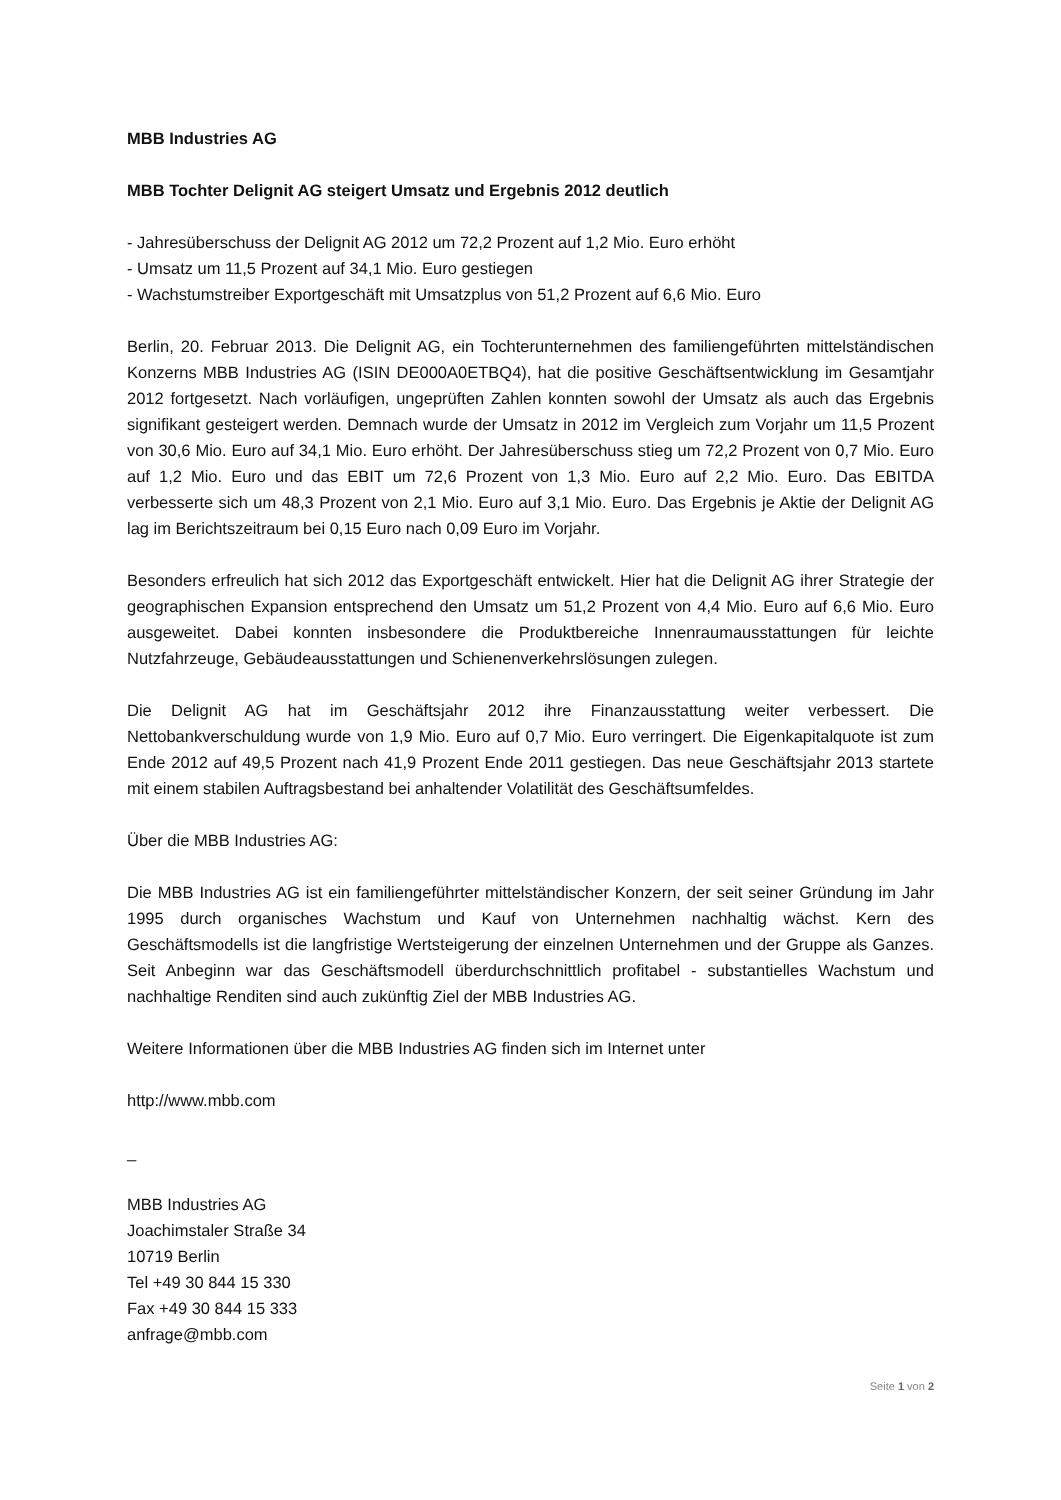MBB Industries AG
MBB Tochter Delignit AG steigert Umsatz und Ergebnis 2012 deutlich
- Jahresüberschuss der Delignit AG 2012 um 72,2 Prozent auf 1,2 Mio. Euro erhöht
- Umsatz um 11,5 Prozent auf 34,1 Mio. Euro gestiegen
- Wachstumstreiber Exportgeschäft mit Umsatzplus von 51,2 Prozent auf 6,6 Mio. Euro
Berlin, 20. Februar 2013. Die Delignit AG, ein Tochterunternehmen des familiengeführten mittelständischen Konzerns MBB Industries AG (ISIN DE000A0ETBQ4), hat die positive Geschäftsentwicklung im Gesamtjahr 2012 fortgesetzt. Nach vorläufigen, ungeprüften Zahlen konnten sowohl der Umsatz als auch das Ergebnis signifikant gesteigert werden. Demnach wurde der Umsatz in 2012 im Vergleich zum Vorjahr um 11,5 Prozent von 30,6 Mio. Euro auf 34,1 Mio. Euro erhöht. Der Jahresüberschuss stieg um 72,2 Prozent von 0,7 Mio. Euro auf 1,2 Mio. Euro und das EBIT um 72,6 Prozent von 1,3 Mio. Euro auf 2,2 Mio. Euro. Das EBITDA verbesserte sich um 48,3 Prozent von 2,1 Mio. Euro auf 3,1 Mio. Euro. Das Ergebnis je Aktie der Delignit AG lag im Berichtszeitraum bei 0,15 Euro nach 0,09 Euro im Vorjahr.
Besonders erfreulich hat sich 2012 das Exportgeschäft entwickelt. Hier hat die Delignit AG ihrer Strategie der geographischen Expansion entsprechend den Umsatz um 51,2 Prozent von 4,4 Mio. Euro auf 6,6 Mio. Euro ausgeweitet. Dabei konnten insbesondere die Produktbereiche Innenraumausstattungen für leichte Nutzfahrzeuge, Gebäudeausstattungen und Schienenverkehrslösungen zulegen.
Die Delignit AG hat im Geschäftsjahr 2012 ihre Finanzausstattung weiter verbessert. Die Nettobankverschuldung wurde von 1,9 Mio. Euro auf 0,7 Mio. Euro verringert. Die Eigenkapitalquote ist zum Ende 2012 auf 49,5 Prozent nach 41,9 Prozent Ende 2011 gestiegen. Das neue Geschäftsjahr 2013 startete mit einem stabilen Auftragsbestand bei anhaltender Volatilität des Geschäftsumfeldes.
Über die MBB Industries AG:
Die MBB Industries AG ist ein familiengeführter mittelständischer Konzern, der seit seiner Gründung im Jahr 1995 durch organisches Wachstum und Kauf von Unternehmen nachhaltig wächst. Kern des Geschäftsmodells ist die langfristige Wertsteigerung der einzelnen Unternehmen und der Gruppe als Ganzes. Seit Anbeginn war das Geschäftsmodell überdurchschnittlich profitabel - substantielles Wachstum und nachhaltige Renditen sind auch zukünftig Ziel der MBB Industries AG.
Weitere Informationen über die MBB Industries AG finden sich im Internet unter
http://www.mbb.com
_
MBB Industries AG
Joachimstaler Straße 34
10719 Berlin
Tel +49 30 844 15 330
Fax +49 30 844 15 333
anfrage@mbb.com
Seite 1 von 2